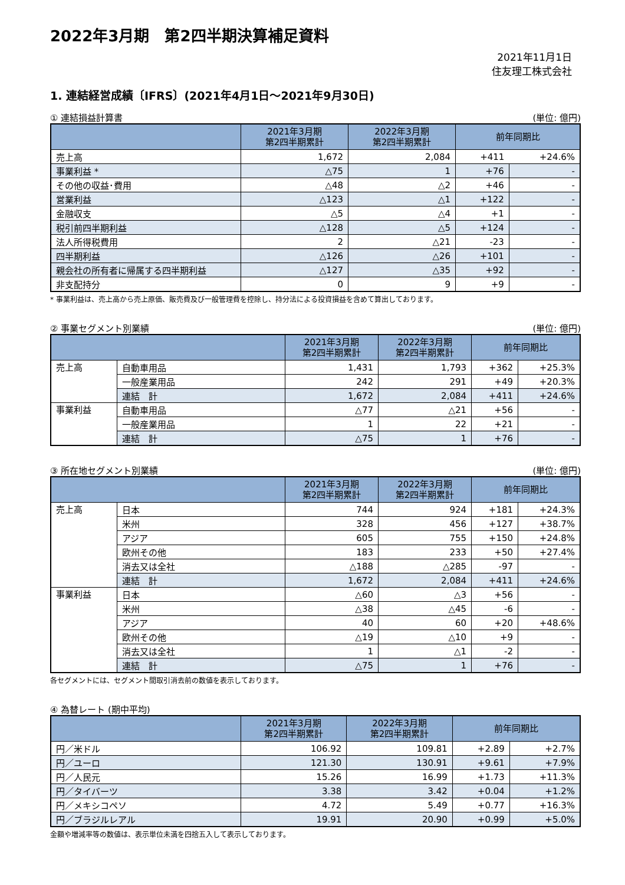2022年3月期　第2四半期決算補足資料
2021年11月1日
住友理工株式会社
1. 連結経営成績〔IFRS〕(2021年4月1日～2021年9月30日)
① 連結損益計算書 (単位: 億円)
| | 2021年3月期 第2四半期累計 | 2022年3月期 第2四半期累計 | 前年同期比 | |
| --- | --- | --- | --- | --- |
| 売上高 | 1,672 | 2,084 | +411 | +24.6% |
| 事業利益 * | △75 | 1 | +76 | - |
| その他の収益･費用 | △48 | △2 | +46 | - |
| 営業利益 | △123 | △1 | +122 | - |
| 金融収支 | △5 | △4 | +1 | - |
| 税引前四半期利益 | △128 | △5 | +124 | - |
| 法人所得税費用 | 2 | △21 | -23 | - |
| 四半期利益 | △126 | △26 | +101 | - |
| 親会社の所有者に帰属する四半期利益 | △127 | △35 | +92 | - |
| 非支配持分 | 0 | 9 | +9 | - |
* 事業利益は、売上高から売上原価、販売費及び一般管理費を控除し、持分法による投資損益を含めて算出しております。
② 事業セグメント別業績 (単位: 億円)
| | | 2021年3月期 第2四半期累計 | 2022年3月期 第2四半期累計 | 前年同期比 | |
| --- | --- | --- | --- | --- | --- |
| 売上高 | 自動車用品 | 1,431 | 1,793 | +362 | +25.3% |
| | 一般産業用品 | 242 | 291 | +49 | +20.3% |
| | 連結 計 | 1,672 | 2,084 | +411 | +24.6% |
| 事業利益 | 自動車用品 | △77 | △21 | +56 | - |
| | 一般産業用品 | 1 | 22 | +21 | - |
| | 連結 計 | △75 | 1 | +76 | - |
③ 所在地セグメント別業績 (単位: 億円)
| | | 2021年3月期 第2四半期累計 | 2022年3月期 第2四半期累計 | 前年同期比 | |
| --- | --- | --- | --- | --- | --- |
| 売上高 | 日本 | 744 | 924 | +181 | +24.3% |
| | 米州 | 328 | 456 | +127 | +38.7% |
| | アジア | 605 | 755 | +150 | +24.8% |
| | 欧州その他 | 183 | 233 | +50 | +27.4% |
| | 消去又は全社 | △188 | △285 | -97 | - |
| | 連結 計 | 1,672 | 2,084 | +411 | +24.6% |
| 事業利益 | 日本 | △60 | △3 | +56 | - |
| | 米州 | △38 | △45 | -6 | - |
| | アジア | 40 | 60 | +20 | +48.6% |
| | 欧州その他 | △19 | △10 | +9 | - |
| | 消去又は全社 | 1 | △1 | -2 | - |
| | 連結 計 | △75 | 1 | +76 | - |
各セグメントには、セグメント間取引消去前の数値を表示しております。
④ 為替レート (期中平均)
| | 2021年3月期 第2四半期累計 | 2022年3月期 第2四半期累計 | 前年同期比 | |
| --- | --- | --- | --- | --- |
| 円／米ドル | 106.92 | 109.81 | +2.89 | +2.7% |
| 円／ユーロ | 121.30 | 130.91 | +9.61 | +7.9% |
| 円／人民元 | 15.26 | 16.99 | +1.73 | +11.3% |
| 円／タイバーツ | 3.38 | 3.42 | +0.04 | +1.2% |
| 円／メキシコペソ | 4.72 | 5.49 | +0.77 | +16.3% |
| 円／ブラジルレアル | 19.91 | 20.90 | +0.99 | +5.0% |
金額や増減率等の数値は、表示単位未満を四捨五入して表示しております。